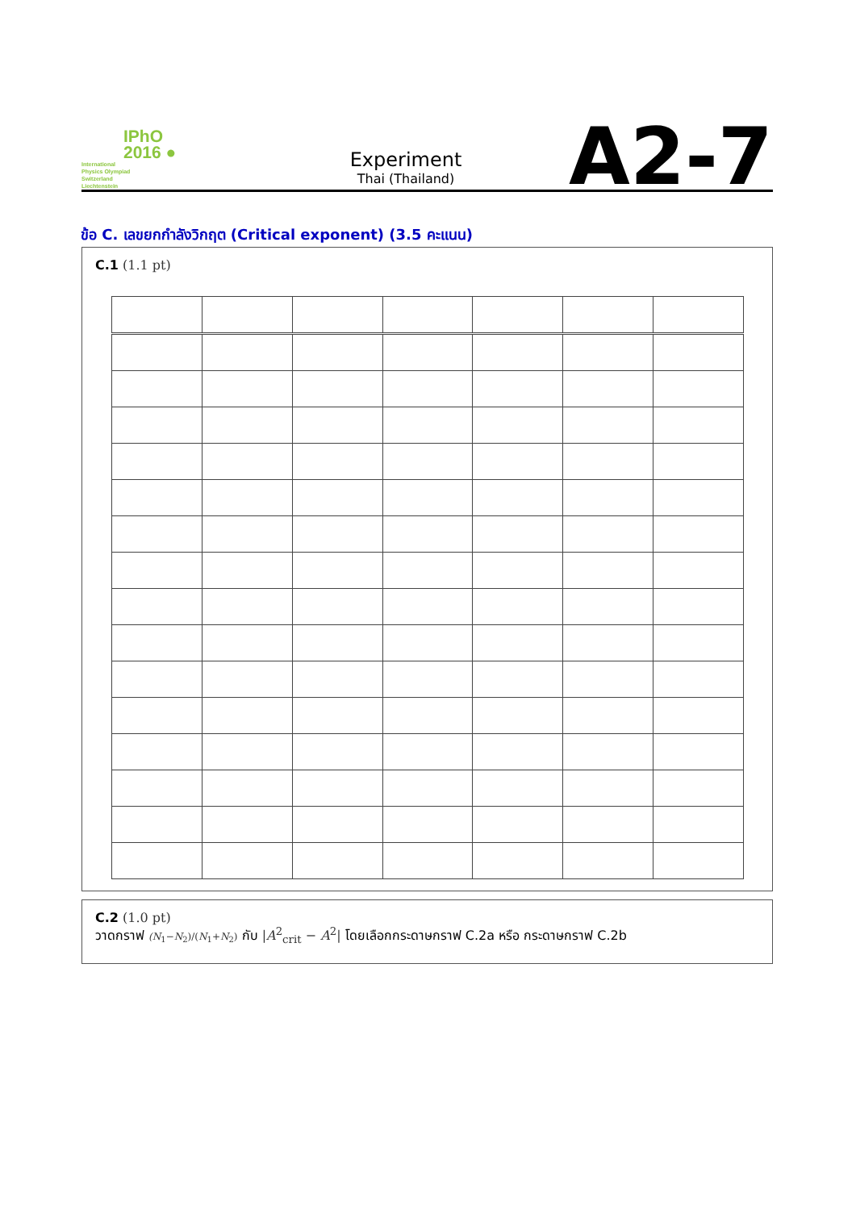IPhO
2016 ●
International
Physics Olympiad
Switzerland
Liechtenstein
Experiment
Thai (Thailand)
A2-7
ข้อ C. เลขยกกำลังวิกฤต (Critical exponent) (3.5 คะแนน)
C.1 (1.1 pt)
C.2 (1.0 pt)
วาดกราฟ (N<sub>1</sub>−N<sub>2</sub>)/(N<sub>1</sub>+N<sub>2</sub>) กับ |A<sup>2</sup><sub>crit</sub> − A<sup>2</sup>| โดยเลือกกระดาษกราฟ C.2a หรือ กระดาษกราฟ C.2b